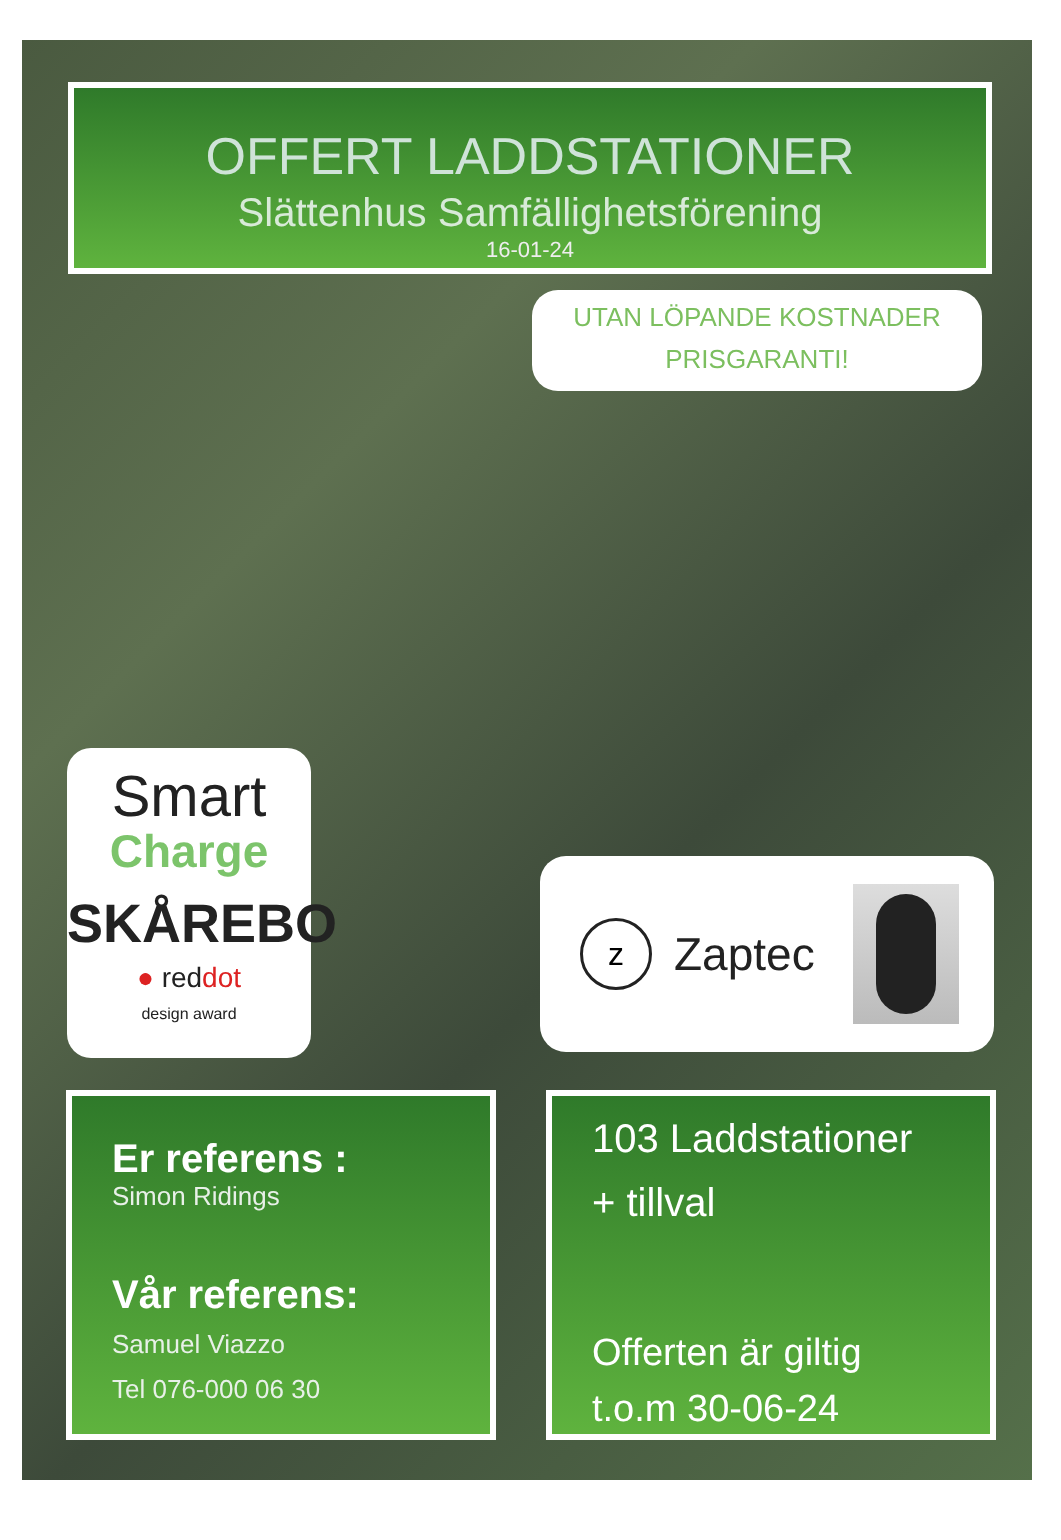OFFERT LADDSTATIONER
Slättenhus Samfällighetsförening
16-01-24
UTAN LÖPANDE KOSTNADER
PRISGARANTI!
Smart
Charge
SKÅREBO
● reddot
design award
z
Zaptec
Er referens :
Simon Ridings
Vår referens:
Samuel Viazzo
Tel 076-000 06 30
103 Laddstationer
+ tillval
Offerten är giltig
t.o.m 30-06-24